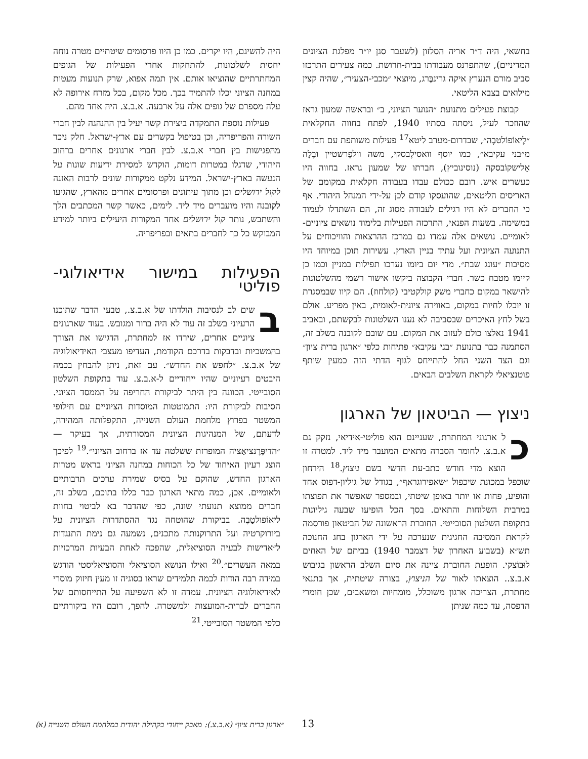בחשאי, היה ד״ר אריה הסלזון (לשעבר סגן יו״ר מפלגת הציונים המדיניים), שהתפרנס מעבודתו בבית-חרושת. כמה צעירים התרכזו סביב מורם הנערץ איקה גרינבֶּרג, מיוצאי ״מכבי-הצעיר״, שהיה קצין מילואים בצבא הליטאי.
קבוצת פעילים מתנועת ״הנוער הציוני, ב״ ובראשה שמעון גראז שהוזכר לעיל, ניסתה בסתיו 1940, לפתח בחווה החקלאית ״לֶיאוֹפוֹלטַבֶה״, שבדרום-מערב ליטא<sup>17</sup> פעילות משותפת עם חברים מ״בני עקיבא״, כמו יוסף וואסילֶבסקי, משה וולפֶרשטיין ובֶלָה אַלישקוֹבסקה (נוסינוביץ), חברתו של שמעון גראז. בחווה היו כעשרים איש. רובם ככולם עבדו בעבודה חקלאית במקומם של האריסים הליטאים, שהועסקו קודם לכן על-ידי המנהל היהודי. אף כי החברים לא היו רגילים לעבודה מסוג זה, הם השתדלו לעמוד במשימה. בשעות הפנאי, התרכזה הפעילות בלימוד נושאים ציוניים-לאומיים. נושאים אלה עמדו גם במרכז ההרצאות והוויכוחים על התנועה הציונית ועל עתיד בניין הארץ. עשירות תוכן במיוחד היו מסיבות ״עונג שבת״. מדי יום ביומו נערכו תפילות במניין וכמו כן קיימו מטבח כשר. חברי הקבוצה ביקשו אישור רשמי מהשלטונות להישאר במקום כחברי משק קולקטיבי (קולחוז). הם קיוו שבמסגרת זו יוכלו לחיות במקום, באווירה ציונית-לאומית, באין מפריע. אולם בשל לחץ האיכרים שבסביבה לא נענו השלטונות לבקשתם, ובאביב 1941 נאלצו כולם לעזוב את המקום. עם שובם לקובנה בשלב זה, הסתמנה כבר בתנועת ״בני עקיבא״ פתיחות כלפי ״ארגון ברית ציון״ וגם הצד השני החל להתייחס לגוף הדתי הזה כמעין שותף פוטנציאלי לקראת השלבים הבאים.
ניצוץ — הביטאון של הארגון
כל ארגוני המחתרת, שעניינם הוא פוליטי-אידיאי, נזקק גם א.ב.צ. לחומר הסברה מתאים המועבר מיד ליד. למטרה זו הוצא מדי חודש כתב-עת חדשי בשם ניצוץ.<sup>18</sup> הירחון שוכפל במכונת שיכפול ״שאפירוגראף״, בגודל של גיליון-דפוס אחד והופיע, פחות או יותר באופן שיטתי, ובמספר שאפשר את תפוצתו במרבית השלוחות והתאים. בסך הכל הופיעו שבעה גיליונות בתקופת השלטון הסובייטי. החוברת הראשונה של הביטאון פורסמה לקראת המסיבה החגיגית שנערכה על ידי הארגון בחג החנוכה תש״א (בשבוע האחרון של דצמבר 1940) בביתם של האחים לוּבּוֹצקי. הופעת החוברת ציינה את סיום השלב הראשון בגיבוש א.ב.צ.. הוצאתו לאור של הניצוץ, בצורה שיטתית, אך בתנאי מחתרת, הצריכה ארגון משוכלל, מומחיות ומשאבים, שכן חומרי הדפסה, עד כמה שניתן
היה להשיגם, היו יקרים. כמו כן היוו פרסומים שיטתיים מטרה נוחה יחסית לשלטונות, להתחקות אחרי הפעילות של הגופים המחתרתיים שהוציאו אותם. אין תמה אפוא, שרק תנועות מעטות במחנה הציוני יכלו להתמיד בכך. מכל מקום, בכל מזרח אירופה לא עלה מספרם של גופים אלה על ארבעה. א.ב.צ. היה אחד מהם.
פעילות נוספת התמקדה ביצירת קשר יעיל בין ההנהגה לבין חברי השורה והפריפריה, וכן בטיפול בקשרים עם ארץ-ישראל. חלק ניכר מהפגישות בין חברי א.ב.צ. לבין חברי ארגונים אחרים ברחוב היהודי, שדגלו במטרות דומות, הוקדש למסירת ידיעות שונות על הנעשה בארץ-ישראל. המידע נלקט ממקורות שונים לרבות האזנה לקול ירושלים וכן מתוך עיתונים ופרסומים אחרים מהארץ, שהגיעו לקובנה והיו מועברים מיד ליד. לימים, כאשר קשר המכתבים הלך והשתבש, נותר קול ירושלים אחד המקורות היעילים ביותר למידע המבוקש כל כך לחברים בתאים ובפריפריה.
הפעילות במישור אידיאולוגי-פוליטי
בשים לב לנסיבות הולדתו של א.ב.צ., טבעי הדבר שתוכנו הרעיוני בשלב זה עוד לא היה ברור ומגובש. בעוד שארגונים ציוניים אחרים, שירדו אז למחתרת, הדגישו את הצורך בהמשכיות ובדבקות בדרכם הקודמת, העדיפו מעצבי האידיאולוגיה של א.ב.צ. ״לחפש את החדש״. עם זאת, ניתן להבחין בכמה היבטים רעיוניים שהיו ייחודיים ל-א.ב.צ. עוד בתקופת השלטון הסובייטי. הכוונה בין היתר לביקורת החריפה על הממסד הציוני. הסיבות לביקורת היו: התמוטטות המוסדות הציוניים עם חילופי המשטר בפרוץ מלחמת העולם השנייה, התקפלותה המהירה, לדעתם, של המנהיגות הציונית המסורתית, אך בעיקר — ״הדיפֶּרֶנציאַציה המופרזת ששלטה עד אז ברחוב הציוני״.<sup>19</sup> לפיכך הוצג רעיון האיחוד של כל הכוחות במחנה הציוני בראש מטרות הארגון החדש, שהוקם על בסיס שמירת ערכים תרבותיים ולאומיים. אכן, כמה מתאי הארגון כבר כללו בתוכם, בשלב זה, חברים ממוצא תנועתי שונה, כפי שהדבר בא לביטוי בחוות ליאוֹפולטַבֶה. בביקורת שהוטחה נגד ההסתדרות הציונית על ביורוקרטיה ועל התרוקנותה מתכנים, נשמעה גם נימת התנגדות ל״אדישות לבעיה הסוציאלית, שהפכה לאחת הבעיות המרכזיות במאה העשרים״.<sup>20</sup> ואילו הנושא הסוציאלי והסוציאליסטי הודגש במידה רבה הודות לכמה תלמידים שראו בסוגיה זו מעין חיזוק מוסרי לאידיאולוגיה הציונית. עמדה זו לא השפיעה על התייחסותם של החברים לברית-המועצות ולמשטרה. להפך, רובם היו ביקורתיים כלפי המשטר הסובייטי.<sup>21</sup>
13 ״ארגון ברית ציון״ (א.ב.צ.): מאבק ייחודי בקהילה יהודית במלחמת העולם השנייה (א)